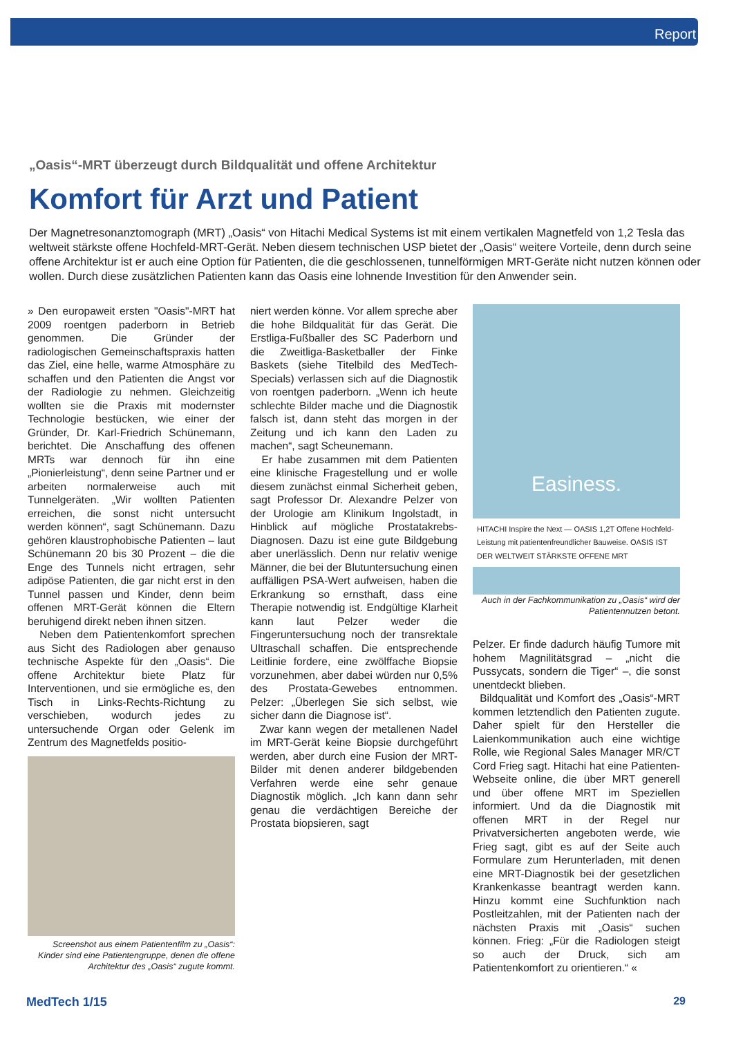Report
„Oasis“-MRT überzeugt durch Bildqualität und offene Architektur
Komfort für Arzt und Patient
Der Magnetresonanztomograph (MRT) „Oasis“ von Hitachi Medical Systems ist mit einem vertikalen Magnetfeld von 1,2 Tesla das weltweit stärkste offene Hochfeld-MRT-Gerät. Neben diesem technischen USP bietet der „Oasis“ weitere Vorteile, denn durch seine offene Architektur ist er auch eine Option für Patienten, die die geschlossenen, tunnelförmigen MRT-Geräte nicht nutzen können oder wollen. Durch diese zusätzlichen Patienten kann das Oasis eine lohnende Investition für den Anwender sein.
» Den europaweit ersten "Oasis"-MRT hat 2009 roentgen paderborn in Betrieb genommen. Die Gründer der radiologischen Gemeinschaftspraxis hatten das Ziel, eine helle, warme Atmosphäre zu schaffen und den Patienten die Angst vor der Radiologie zu nehmen. Gleichzeitig wollten sie die Praxis mit modernster Technologie bestücken, wie einer der Gründer, Dr. Karl-Friedrich Schünemann, berichtet. Die Anschaffung des offenen MRTs war dennoch für ihn eine „Pionierleistung“, denn seine Partner und er arbeiten normalerweise auch mit Tunnelgeräten. „Wir wollten Patienten erreichen, die sonst nicht untersucht werden können“, sagt Schünemann. Dazu gehören klaustrophobische Patienten – laut Schünemann 20 bis 30 Prozent – die die Enge des Tunnels nicht ertragen, sehr adipöse Patienten, die gar nicht erst in den Tunnel passen und Kinder, denn beim offenen MRT-Gerät können die Eltern beruhigend direkt neben ihnen sitzen.
Neben dem Patientenkomfort sprechen aus Sicht des Radiologen aber genauso technische Aspekte für den „Oasis“. Die offene Architektur biete Platz für Interventionen, und sie ermögliche es, den Tisch in Links-Rechts-Richtung zu verschieben, wodurch jedes zu untersuchende Organ oder Gelenk im Zentrum des Magnetfelds positio-
Screenshot aus einem Patientenfilm zu „Oasis“: Kinder sind eine Patientengruppe, denen die offene Architektur des „Oasis“ zugute kommt.
niert werden könne. Vor allem spreche aber die hohe Bildqualität für das Gerät. Die Erstliga-Fußballer des SC Paderborn und die Zweitliga-Basketballer der Finke Baskets (siehe Titelbild des MedTech-Specials) verlassen sich auf die Diagnostik von roentgen paderborn. „Wenn ich heute schlechte Bilder mache und die Diagnostik falsch ist, dann steht das morgen in der Zeitung und ich kann den Laden zu machen“, sagt Scheunemann.
Er habe zusammen mit dem Patienten eine klinische Fragestellung und er wolle diesem zunächst einmal Sicherheit geben, sagt Professor Dr. Alexandre Pelzer von der Urologie am Klinikum Ingolstadt, in Hinblick auf mögliche Prostatakrebs-Diagnosen. Dazu ist eine gute Bildgebung aber unerlässlich. Denn nur relativ wenige Männer, die bei der Blutuntersuchung einen auffälligen PSA-Wert aufweisen, haben die Erkrankung so ernsthaft, dass eine Therapie notwendig ist. Endgültige Klarheit kann laut Pelzer weder die Fingeruntersuchung noch der transrektale Ultraschall schaffen. Die entsprechende Leitlinie fordere, eine zwölffache Biopsie vorzunehmen, aber dabei würden nur 0,5% des Prostata-Gewebes entnommen. Pelzer: „Überlegen Sie sich selbst, wie sicher dann die Diagnose ist“.
Zwar kann wegen der metallenen Nadel im MRT-Gerät keine Biopsie durchgeführt werden, aber durch eine Fusion der MRT-Bilder mit denen anderer bildgebenden Verfahren werde eine sehr genaue Diagnostik möglich. „Ich kann dann sehr genau die verdächtigen Bereiche der Prostata biopsieren, sagt
Easiness.
HITACHI Inspire the Next — OASIS 1,2T Offene Hochfeld-Leistung mit patientenfreundlicher Bauweise. OASIS IST DER WELTWEIT STÄRKSTE OFFENE MRT
Auch in der Fachkommunikation zu „Oasis“ wird der Patientennutzen betont.
Pelzer. Er finde dadurch häufig Tumore mit hohem Magnilitätsgrad – „nicht die Pussycats, sondern die Tiger“ –, die sonst unentdeckt blieben.
Bildqualität und Komfort des „Oasis“-MRT kommen letztendlich den Patienten zugute. Daher spielt für den Hersteller die Laienkommunikation auch eine wichtige Rolle, wie Regional Sales Manager MR/CT Cord Frieg sagt. Hitachi hat eine Patienten-Webseite online, die über MRT generell und über offene MRT im Speziellen informiert. Und da die Diagnostik mit offenen MRT in der Regel nur Privatversicherten angeboten werde, wie Frieg sagt, gibt es auf der Seite auch Formulare zum Herunterladen, mit denen eine MRT-Diagnostik bei der gesetzlichen Krankenkasse beantragt werden kann. Hinzu kommt eine Suchfunktion nach Postleitzahlen, mit der Patienten nach der nächsten Praxis mit „Oasis“ suchen können. Frieg: „Für die Radiologen steigt so auch der Druck, sich am Patientenkomfort zu orientieren.“ «
MedTech 1/15 29